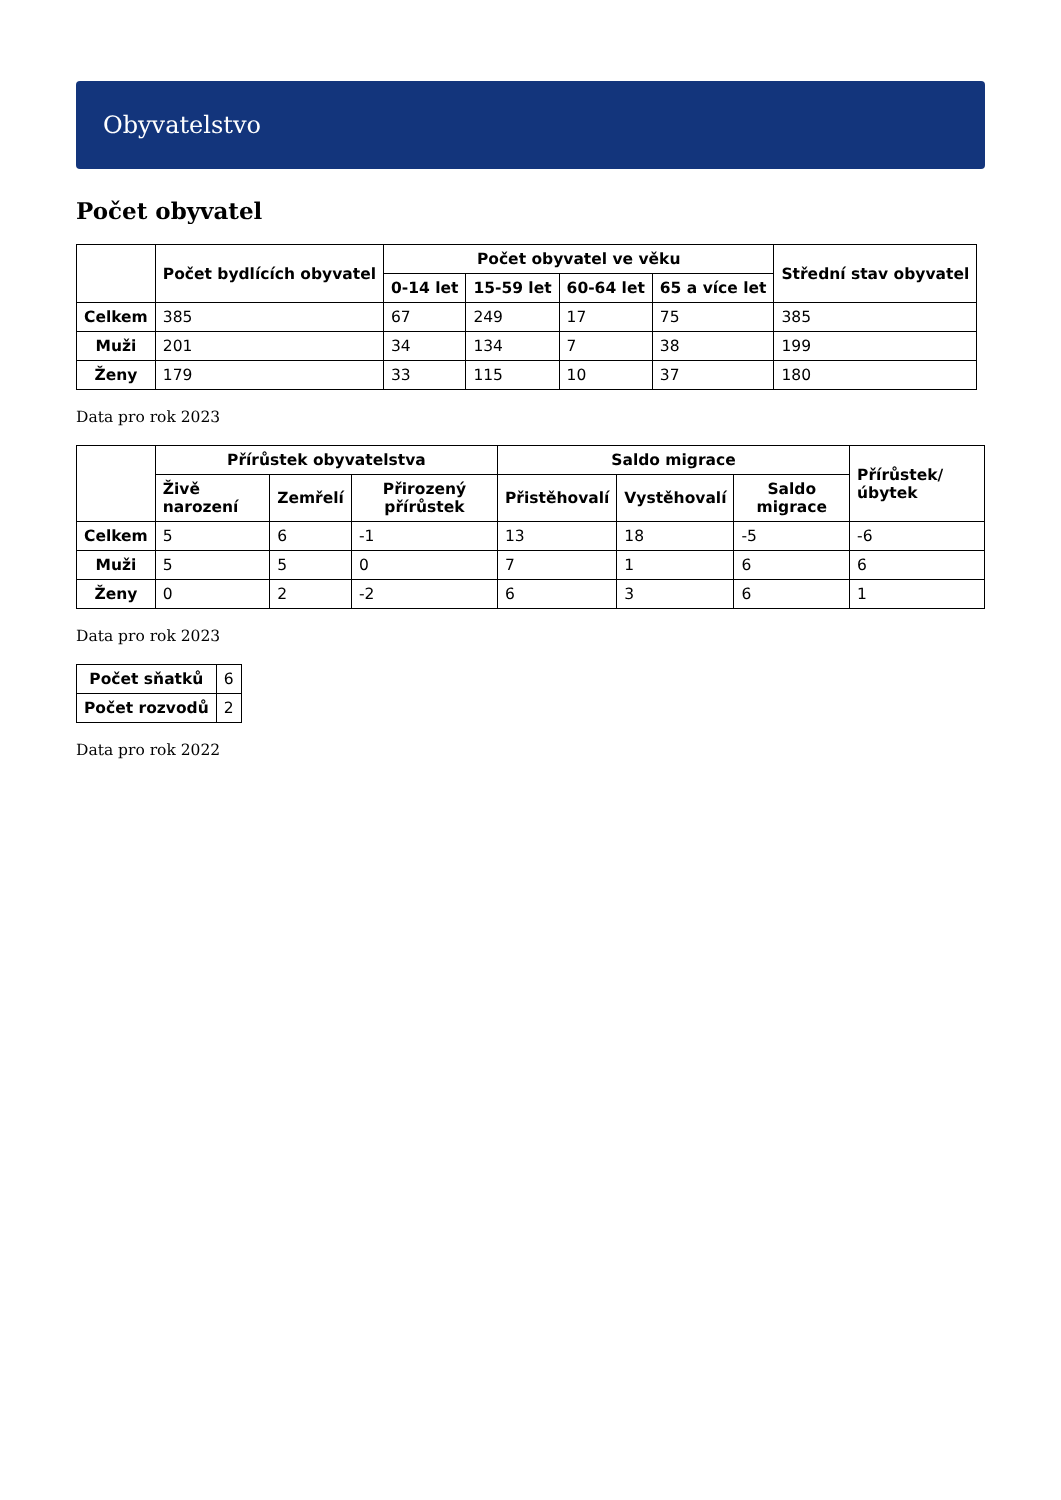Obyvatelstvo
Počet obyvatel
| | Počet bydlících obyvatel | Počet obyvatel ve věku | | | | Střední stav obyvatel |
| --- | --- | --- | --- | --- | --- | --- |
| | | 0-14 let | 15-59 let | 60-64 let | 65 a více let | |
| Celkem | 385 | 67 | 249 | 17 | 75 | 385 |
| Muži | 201 | 34 | 134 | 7 | 38 | 199 |
| Ženy | 179 | 33 | 115 | 10 | 37 | 180 |
Data pro rok 2023
| | Přírůstek obyvatelstva | | | Saldo migrace | | | Přírůstek/úbytek |
| --- | --- | --- | --- | --- | --- | --- | --- |
| | Živě narození | Zemřelí | Přirozený přírůstek | Přistěhovalí | Vystěhovalí | Saldo migrace | |
| Celkem | 5 | 6 | -1 | 13 | 18 | -5 | -6 |
| Muži | 5 | 5 | 0 | 7 | 1 | 6 | 6 |
| Ženy | 0 | 2 | -2 | 6 | 3 | 6 | 1 |
Data pro rok 2023
| Počet sňatků | 6 |
| Počet rozvodů | 2 |
Data pro rok 2022